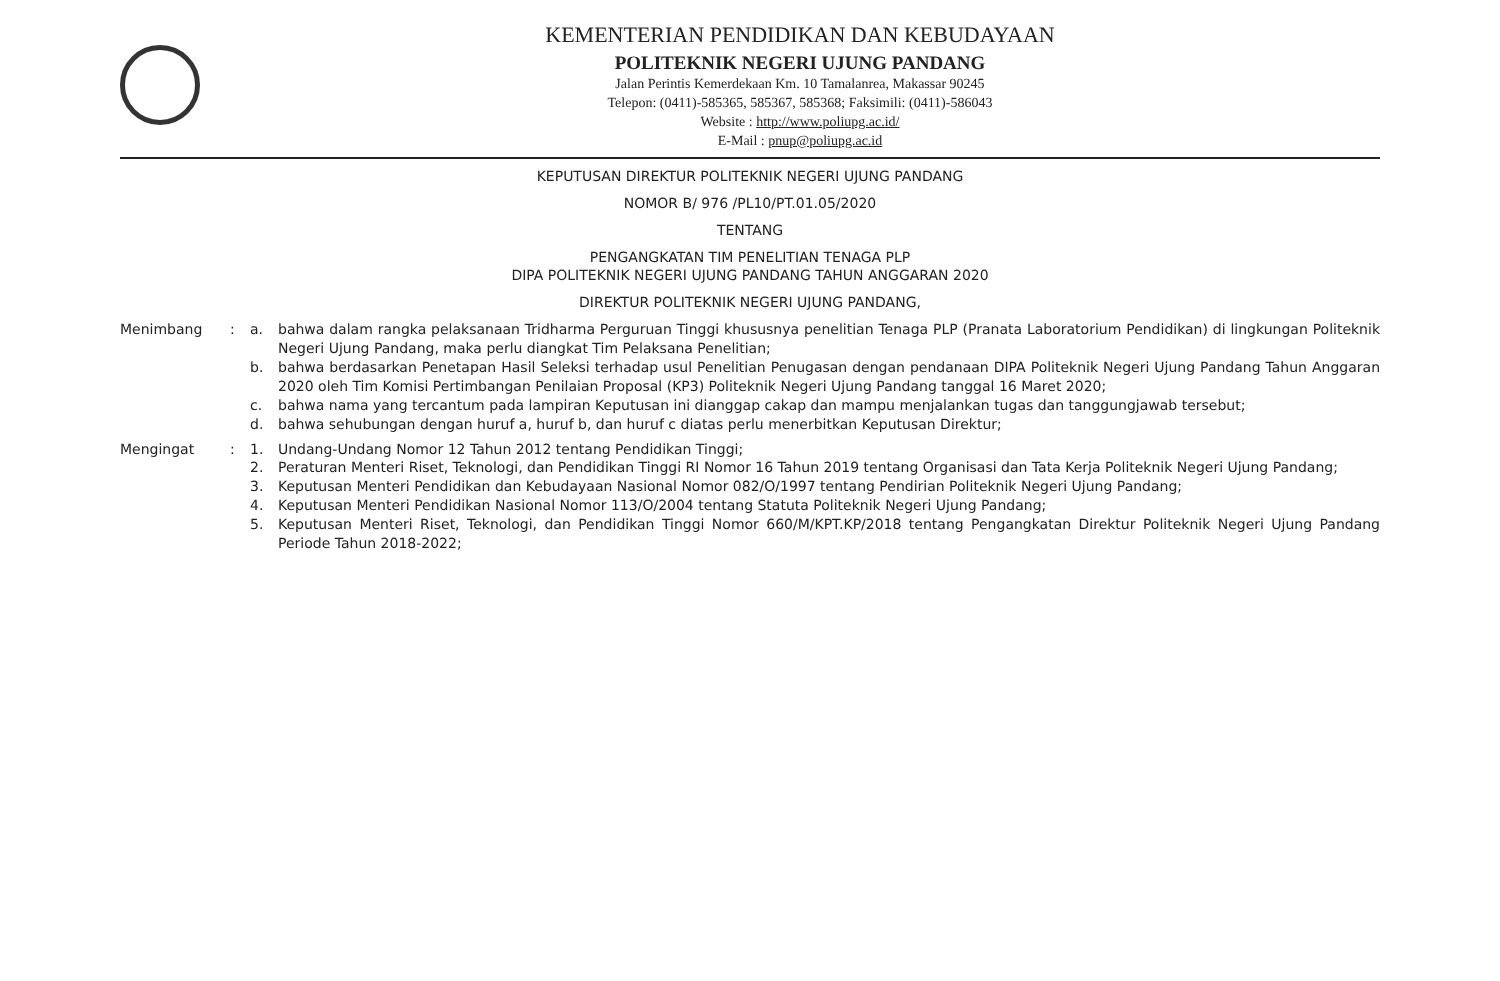KEMENTERIAN PENDIDIKAN DAN KEBUDAYAAN
POLITEKNIK NEGERI UJUNG PANDANG
Jalan Perintis Kemerdekaan Km. 10 Tamalanrea, Makassar 90245
Telepon: (0411)-585365, 585367, 585368; Faksimili: (0411)-586043
Website : http://www.poliupg.ac.id/
E-Mail : pnup@poliupg.ac.id
KEPUTUSAN DIREKTUR POLITEKNIK NEGERI UJUNG PANDANG
NOMOR B/ 976 /PL10/PT.01.05/2020
TENTANG
PENGANGKATAN TIM PENELITIAN TENAGA PLP
DIPA POLITEKNIK NEGERI UJUNG PANDANG TAHUN ANGGARAN 2020
DIREKTUR POLITEKNIK NEGERI UJUNG PANDANG,
Menimbang : a. bahwa dalam rangka pelaksanaan Tridharma Perguruan Tinggi khususnya penelitian Tenaga PLP (Pranata Laboratorium Pendidikan) di lingkungan Politeknik Negeri Ujung Pandang, maka perlu diangkat Tim Pelaksana Penelitian;
b. bahwa berdasarkan Penetapan Hasil Seleksi terhadap usul Penelitian Penugasan dengan pendanaan DIPA Politeknik Negeri Ujung Pandang Tahun Anggaran 2020 oleh Tim Komisi Pertimbangan Penilaian Proposal (KP3) Politeknik Negeri Ujung Pandang tanggal 16 Maret 2020;
c. bahwa nama yang tercantum pada lampiran Keputusan ini dianggap cakap dan mampu menjalankan tugas dan tanggungjawab tersebut;
d. bahwa sehubungan dengan huruf a, huruf b, dan huruf c diatas perlu menerbitkan Keputusan Direktur;
Mengingat : 1. Undang-Undang Nomor 12 Tahun 2012 tentang Pendidikan Tinggi;
2. Peraturan Menteri Riset, Teknologi, dan Pendidikan Tinggi RI Nomor 16 Tahun 2019 tentang Organisasi dan Tata Kerja Politeknik Negeri Ujung Pandang;
3. Keputusan Menteri Pendidikan dan Kebudayaan Nasional Nomor 082/O/1997 tentang Pendirian Politeknik Negeri Ujung Pandang;
4. Keputusan Menteri Pendidikan Nasional Nomor 113/O/2004 tentang Statuta Politeknik Negeri Ujung Pandang;
5. Keputusan Menteri Riset, Teknologi, dan Pendidikan Tinggi Nomor 660/M/KPT.KP/2018 tentang Pengangkatan Direktur Politeknik Negeri Ujung Pandang Periode Tahun 2018-2022;